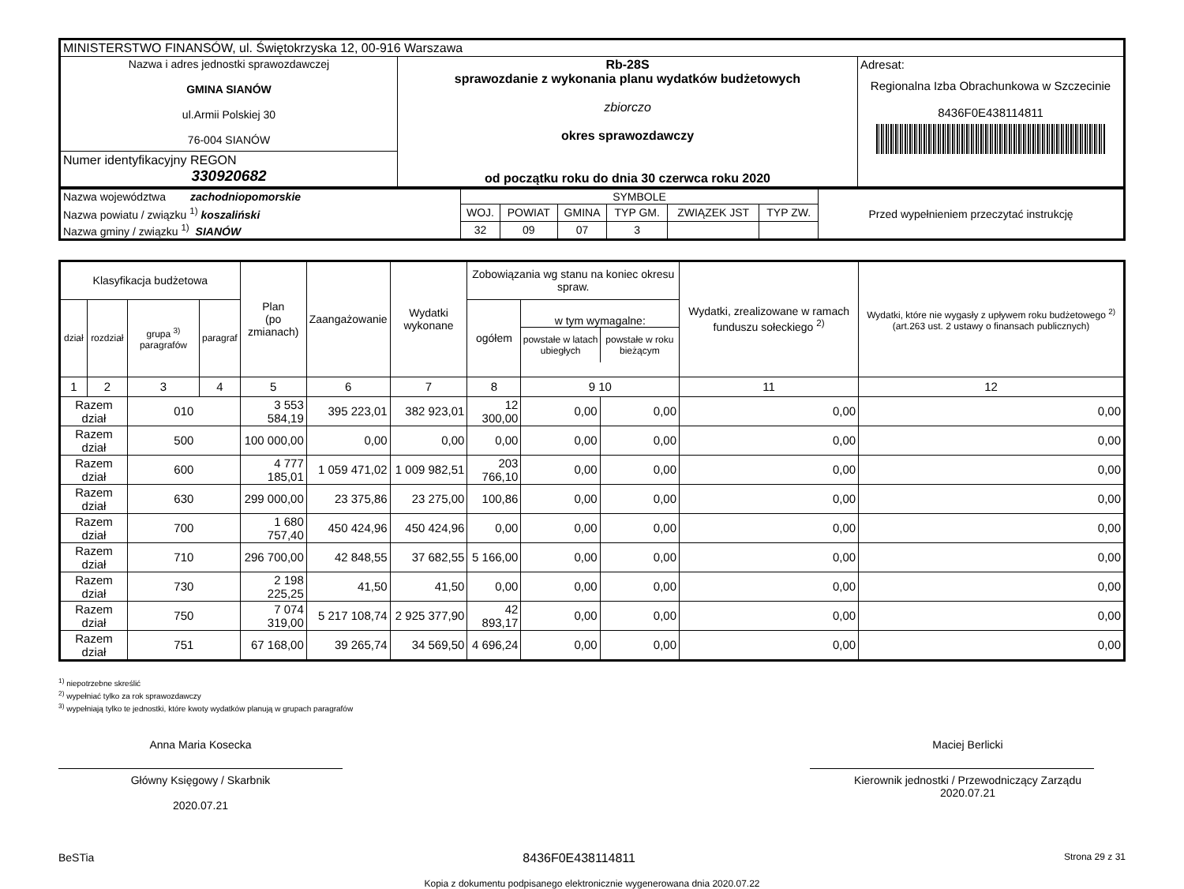| MINISTERSTWO FINANSÓW, ul. Świętokrzyska 12, 00-916 Warszawa | | |
| Nazwa i adres jednostki sprawozdawczej GMINA SIANÓW ul.Armii Polskiej 30 76-004 SIANÓW | Rb-28S sprawozdanie z wykonania planu wydatków budżetowych zbiorczo okres sprawozdawczy od początku roku do dnia 30 czerwca roku 2020 | Adresat: Regionalna Izba Obrachunkowa w Szczecinie 8436F0E438114811 |
| Numer identyfikacyjny REGON 330920682 | | |
| Nazwa województwa zachodniopomorskie | SYMBOLE | | | | | | Przed wypełnieniem przeczytać instrukcję |
| Nazwa powiatu / związku <sup>1)</sup> koszaliński | WOJ. | POWIAT | GMINA | TYP GM. | ZWIĄZEK JST | TYP ZW. | |
| Nazwa gminy / związku <sup>1)</sup> SIANÓW | 32 | 09 | 07 | 3 | | | |
| Klasyfikacja budżetowa | | | | Plan (po zmianach) | Zaangażowanie | Wydatki wykonane | Zobowiązania wg stanu na koniec okresu spraw. | | | Wydatki, zrealizowane w ramach funduszu sołeckiego <sup>2)</sup> | Wydatki, które nie wygasły z upływem roku budżetowego <sup>2)</sup> (art.263 ust. 2 ustawy o finansach publicznych) |
| --- | --- | --- | --- | --- | --- | --- | --- | --- | --- | --- | --- |
| dział | rozdział | grupa <sup>3)</sup> paragrafów | paragraf | | | | ogółem | w tym wymagalne: powstałe w latach ubiegłych powstałe w roku bieżącym | | | |
| 1 | 2 | 3 | 4 | 5 | 6 | 7 | 8 | 9 10 | | 11 | 12 |
| Razem dział | | 010 | | 3 553 584,19 | 395 223,01 | 382 923,01 | 12 300,00 | 0,00 | 0,00 | 0,00 | 0,00 |
| Razem dział | | 500 | | 100 000,00 | 0,00 | 0,00 | 0,00 | 0,00 | 0,00 | 0,00 | 0,00 |
| Razem dział | | 600 | | 4 777 185,01 | 1 059 471,02 | 1 009 982,51 | 203 766,10 | 0,00 | 0,00 | 0,00 | 0,00 |
| Razem dział | | 630 | | 299 000,00 | 23 375,86 | 23 275,00 | 100,86 | 0,00 | 0,00 | 0,00 | 0,00 |
| Razem dział | | 700 | | 1 680 757,40 | 450 424,96 | 450 424,96 | 0,00 | 0,00 | 0,00 | 0,00 | 0,00 |
| Razem dział | | 710 | | 296 700,00 | 42 848,55 | 37 682,55 | 5 166,00 | 0,00 | 0,00 | 0,00 | 0,00 |
| Razem dział | | 730 | | 2 198 225,25 | 41,50 | 41,50 | 0,00 | 0,00 | 0,00 | 0,00 | 0,00 |
| Razem dział | | 750 | | 7 074 319,00 | 5 217 108,74 | 2 925 377,90 | 42 893,17 | 0,00 | 0,00 | 0,00 | 0,00 |
| Razem dział | | 751 | | 67 168,00 | 39 265,74 | 34 569,50 | 4 696,24 | 0,00 | 0,00 | 0,00 | 0,00 |
<sup>1)</sup> niepotrzebne skreślić
<sup>2)</sup> wypełniać tylko za rok sprawozdawczy
<sup>3)</sup> wypełniają tylko te jednostki, które kwoty wydatków planują w grupach paragrafów
Anna Maria Kosecka
Główny Księgowy / Skarbnik
2020.07.21
Maciej Berlicki
Kierownik jednostki / Przewodniczący Zarządu
2020.07.21
BeSTia 8436F0E438114811 Strona 29 z 31
Kopia z dokumentu podpisanego elektronicznie wygenerowana dnia 2020.07.22